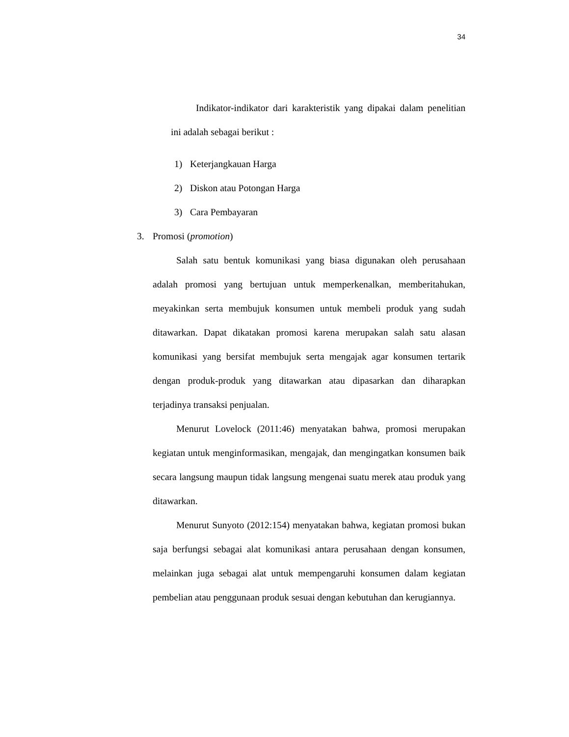34
Indikator-indikator dari karakteristik yang dipakai dalam penelitian ini adalah sebagai berikut :
1) Keterjangkauan Harga
2) Diskon atau Potongan Harga
3) Cara Pembayaran
3. Promosi (promotion)
Salah satu bentuk komunikasi yang biasa digunakan oleh perusahaan adalah promosi yang bertujuan untuk memperkenalkan, memberitahukan, meyakinkan serta membujuk konsumen untuk membeli produk yang sudah ditawarkan. Dapat dikatakan promosi karena merupakan salah satu alasan komunikasi yang bersifat membujuk serta mengajak agar konsumen tertarik dengan produk-produk yang ditawarkan atau dipasarkan dan diharapkan terjadinya transaksi penjualan.
Menurut Lovelock (2011:46) menyatakan bahwa, promosi merupakan kegiatan untuk menginformasikan, mengajak, dan mengingatkan konsumen baik secara langsung maupun tidak langsung mengenai suatu merek atau produk yang ditawarkan.
Menurut Sunyoto (2012:154) menyatakan bahwa, kegiatan promosi bukan saja berfungsi sebagai alat komunikasi antara perusahaan dengan konsumen, melainkan juga sebagai alat untuk mempengaruhi konsumen dalam kegiatan pembelian atau penggunaan produk sesuai dengan kebutuhan dan kerugiannya.